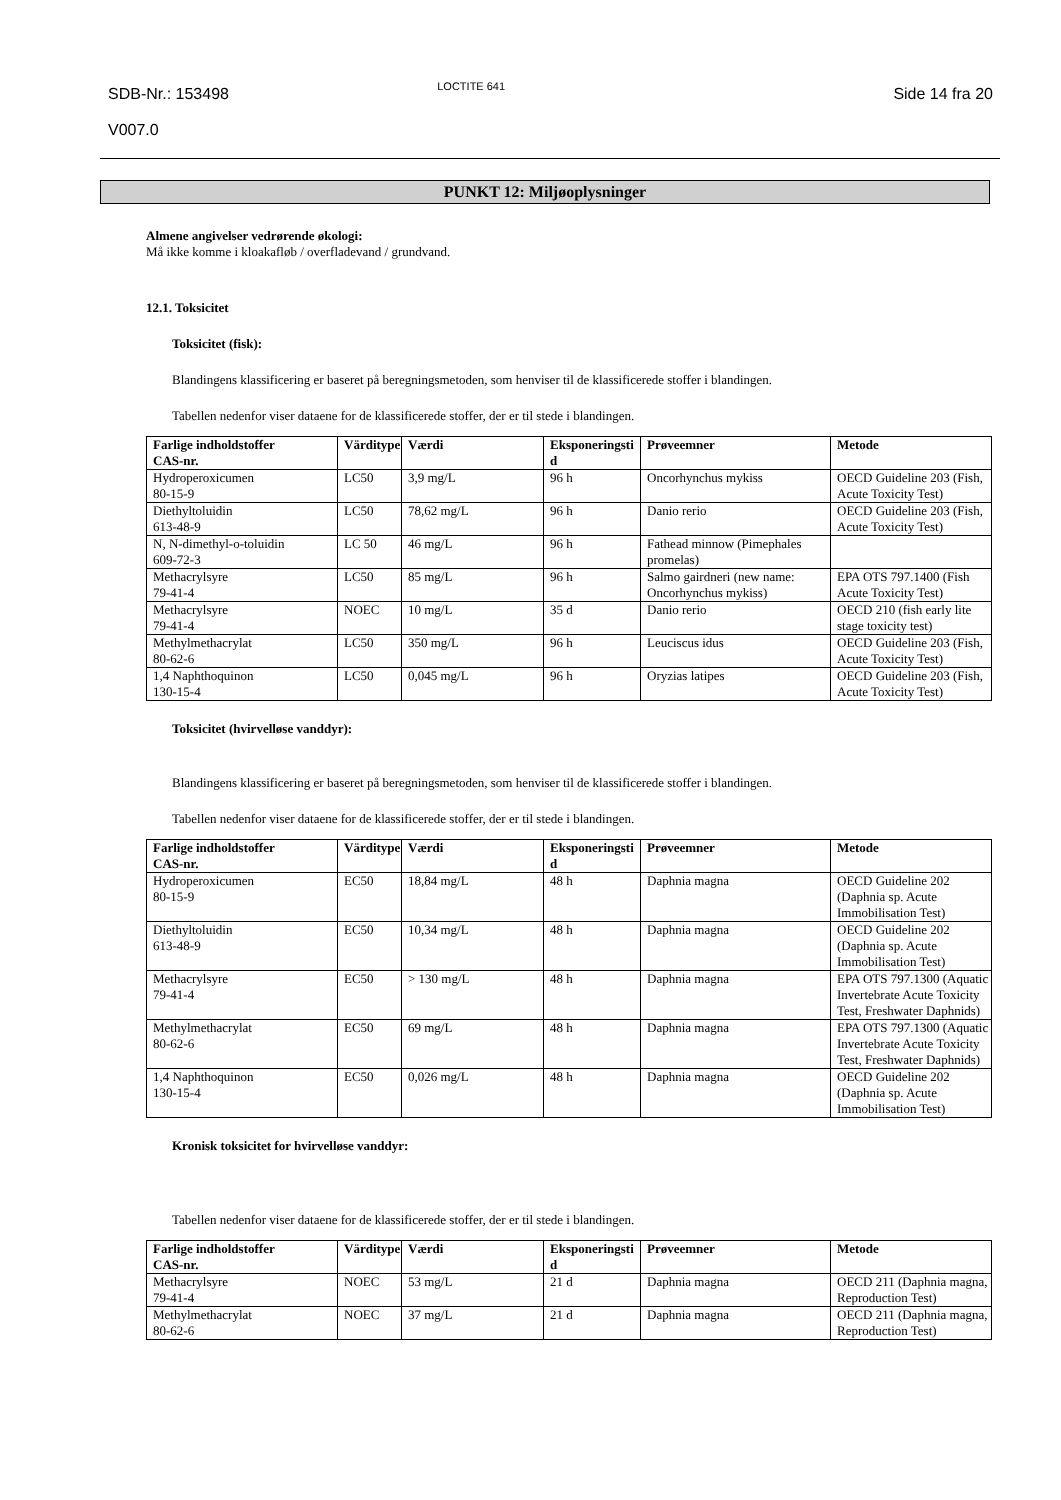SDB-Nr.: 153498
V007.0
LOCTITE 641
Side 14 fra 20
PUNKT 12: Miljøoplysninger
Almene angivelser vedrørende økologi:
Må ikke komme i kloakafløb / overfladevand / grundvand.
12.1. Toksicitet
Toksicitet (fisk):
Blandingens klassificering er baseret på beregningsmetoden, som henviser til de klassificerede stoffer i blandingen.
Tabellen nedenfor viser dataene for de klassificerede stoffer, der er til stede i blandingen.
| Farlige indholdstoffer CAS-nr. | Värditype | Værdi | Eksponeringsti d | Prøveemner | Metode |
| --- | --- | --- | --- | --- | --- |
| Hydroperoxicumen 80-15-9 | LC50 | 3,9 mg/L | 96 h | Oncorhynchus mykiss | OECD Guideline 203 (Fish, Acute Toxicity Test) |
| Diethyltoluidin 613-48-9 | LC50 | 78,62 mg/L | 96 h | Danio rerio | OECD Guideline 203 (Fish, Acute Toxicity Test) |
| N, N-dimethyl-o-toluidin 609-72-3 | LC 50 | 46 mg/L | 96 h | Fathead minnow (Pimephales promelas) | |
| Methacrylsyre 79-41-4 | LC50 | 85 mg/L | 96 h | Salmo gairdneri (new name: Oncorhynchus mykiss) | EPA OTS 797.1400 (Fish Acute Toxicity Test) |
| Methacrylsyre 79-41-4 | NOEC | 10 mg/L | 35 d | Danio rerio | OECD 210 (fish early lite stage toxicity test) |
| Methylmethacrylat 80-62-6 | LC50 | 350 mg/L | 96 h | Leuciscus idus | OECD Guideline 203 (Fish, Acute Toxicity Test) |
| 1,4 Naphthoquinon 130-15-4 | LC50 | 0,045 mg/L | 96 h | Oryzias latipes | OECD Guideline 203 (Fish, Acute Toxicity Test) |
Toksicitet (hvirvelløse vanddyr):
Blandingens klassificering er baseret på beregningsmetoden, som henviser til de klassificerede stoffer i blandingen.
Tabellen nedenfor viser dataene for de klassificerede stoffer, der er til stede i blandingen.
| Farlige indholdstoffer CAS-nr. | Värditype | Værdi | Eksponeringsti d | Prøveemner | Metode |
| --- | --- | --- | --- | --- | --- |
| Hydroperoxicumen 80-15-9 | EC50 | 18,84 mg/L | 48 h | Daphnia magna | OECD Guideline 202 (Daphnia sp. Acute Immobilisation Test) |
| Diethyltoluidin 613-48-9 | EC50 | 10,34 mg/L | 48 h | Daphnia magna | OECD Guideline 202 (Daphnia sp. Acute Immobilisation Test) |
| Methacrylsyre 79-41-4 | EC50 | > 130 mg/L | 48 h | Daphnia magna | EPA OTS 797.1300 (Aquatic Invertebrate Acute Toxicity Test, Freshwater Daphnids) |
| Methylmethacrylat 80-62-6 | EC50 | 69 mg/L | 48 h | Daphnia magna | EPA OTS 797.1300 (Aquatic Invertebrate Acute Toxicity Test, Freshwater Daphnids) |
| 1,4 Naphthoquinon 130-15-4 | EC50 | 0,026 mg/L | 48 h | Daphnia magna | OECD Guideline 202 (Daphnia sp. Acute Immobilisation Test) |
Kronisk toksicitet for hvirvelløse vanddyr:
Tabellen nedenfor viser dataene for de klassificerede stoffer, der er til stede i blandingen.
| Farlige indholdstoffer CAS-nr. | Värditype | Værdi | Eksponeringsti d | Prøveemner | Metode |
| --- | --- | --- | --- | --- | --- |
| Methacrylsyre 79-41-4 | NOEC | 53 mg/L | 21 d | Daphnia magna | OECD 211 (Daphnia magna, Reproduction Test) |
| Methylmethacrylat 80-62-6 | NOEC | 37 mg/L | 21 d | Daphnia magna | OECD 211 (Daphnia magna, Reproduction Test) |